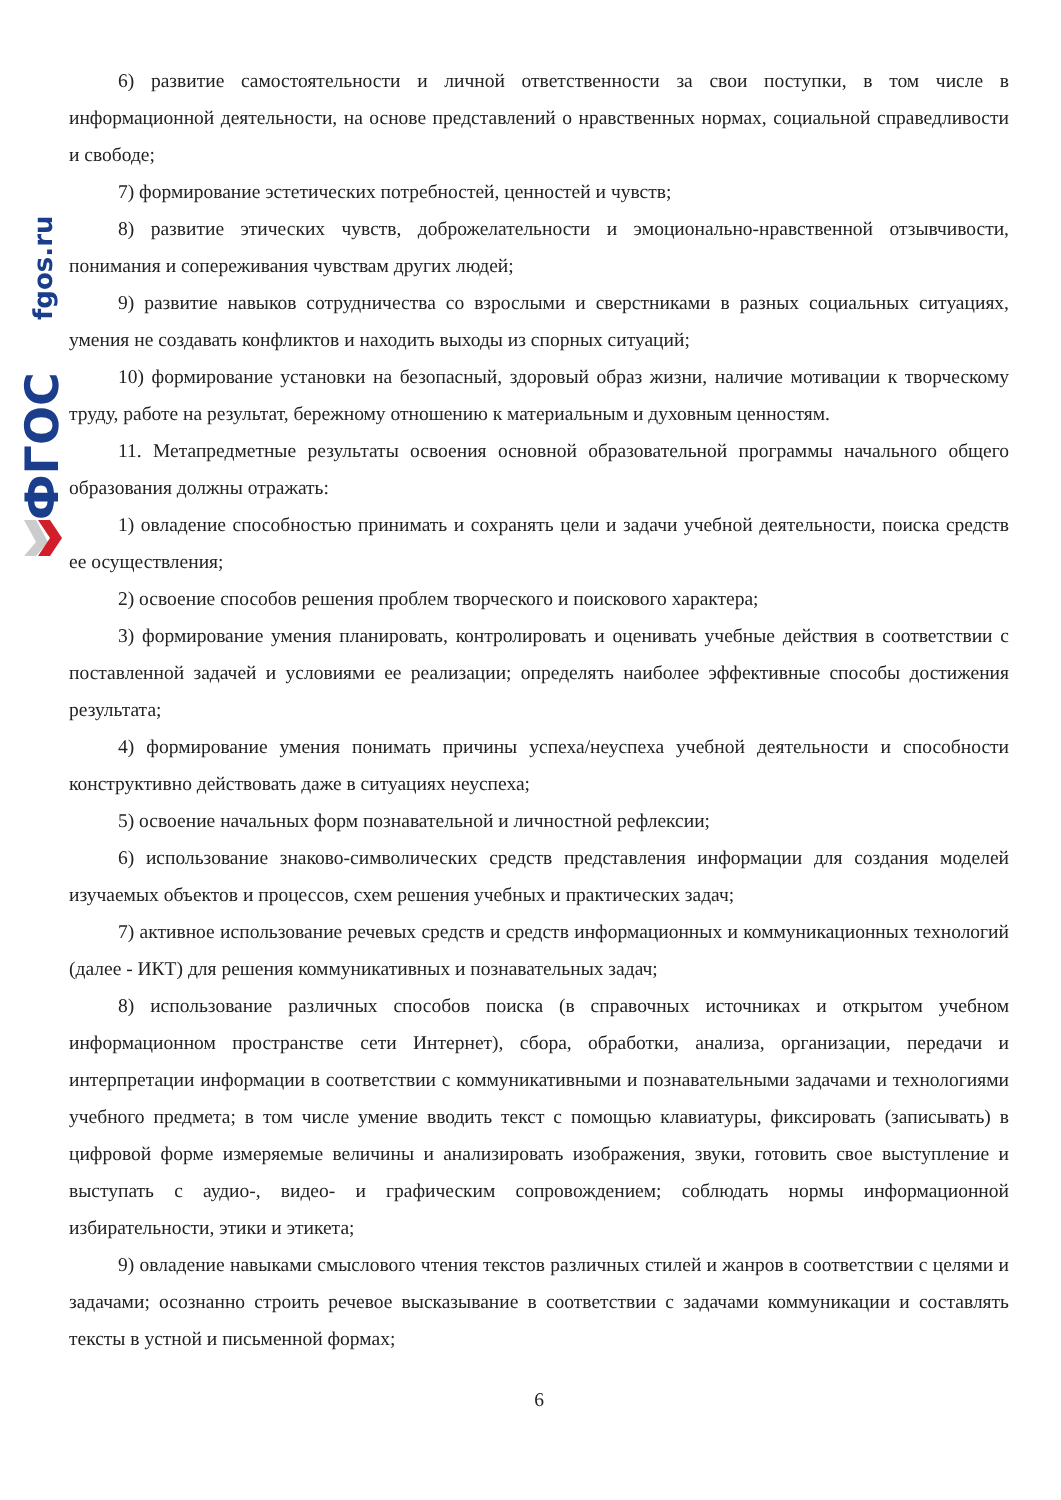fgos.ru
ФГОС
6) развитие самостоятельности и личной ответственности за свои поступки, в том числе в информационной деятельности, на основе представлений о нравственных нормах, социальной справедливости и свободе;
7) формирование эстетических потребностей, ценностей и чувств;
8) развитие этических чувств, доброжелательности и эмоционально-нравственной отзывчивости, понимания и сопереживания чувствам других людей;
9) развитие навыков сотрудничества со взрослыми и сверстниками в разных социальных ситуациях, умения не создавать конфликтов и находить выходы из спорных ситуаций;
10) формирование установки на безопасный, здоровый образ жизни, наличие мотивации к творческому труду, работе на результат, бережному отношению к материальным и духовным ценностям.
11. Метапредметные результаты освоения основной образовательной программы начального общего образования должны отражать:
1) овладение способностью принимать и сохранять цели и задачи учебной деятельности, поиска средств ее осуществления;
2) освоение способов решения проблем творческого и поискового характера;
3) формирование умения планировать, контролировать и оценивать учебные действия в соответствии с поставленной задачей и условиями ее реализации; определять наиболее эффективные способы достижения результата;
4) формирование умения понимать причины успеха/неуспеха учебной деятельности и способности конструктивно действовать даже в ситуациях неуспеха;
5) освоение начальных форм познавательной и личностной рефлексии;
6) использование знаково-символических средств представления информации для создания моделей изучаемых объектов и процессов, схем решения учебных и практических задач;
7) активное использование речевых средств и средств информационных и коммуникационных технологий (далее - ИКТ) для решения коммуникативных и познавательных задач;
8) использование различных способов поиска (в справочных источниках и открытом учебном информационном пространстве сети Интернет), сбора, обработки, анализа, организации, передачи и интерпретации информации в соответствии с коммуникативными и познавательными задачами и технологиями учебного предмета; в том числе умение вводить текст с помощью клавиатуры, фиксировать (записывать) в цифровой форме измеряемые величины и анализировать изображения, звуки, готовить свое выступление и выступать с аудио-, видео- и графическим сопровождением; соблюдать нормы информационной избирательности, этики и этикета;
9) овладение навыками смыслового чтения текстов различных стилей и жанров в соответствии с целями и задачами; осознанно строить речевое высказывание в соответствии с задачами коммуникации и составлять тексты в устной и письменной формах;
6